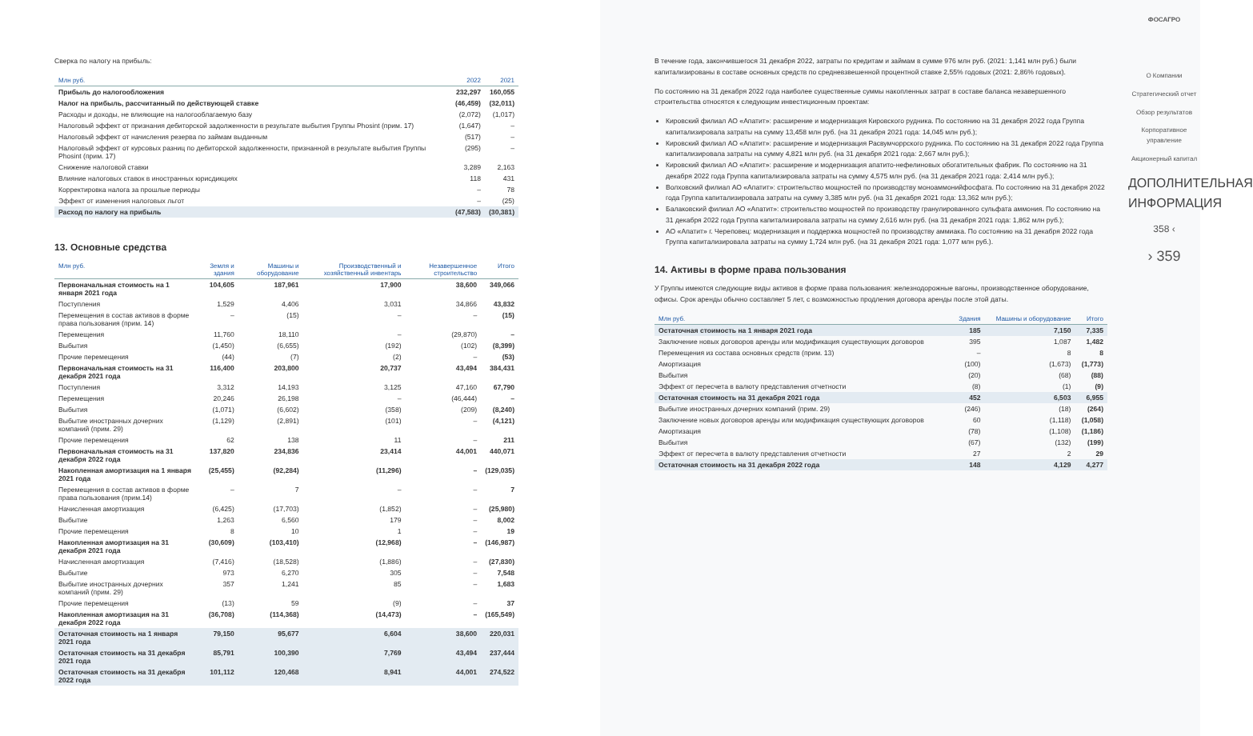Сверка по налогу на прибыль:
| Млн руб. | 2022 | 2021 |
| --- | --- | --- |
| Прибыль до налогообложения | 232,297 | 160,055 |
| Налог на прибыль, рассчитанный по действующей ставке | (46,459) | (32,011) |
| Расходы и доходы, не влияющие на налогооблагаемую базу | (2,072) | (1,017) |
| Налоговый эффект от признания дебиторской задолженности в результате выбытия Группы Phosint (прим. 17) | (1,647) | – |
| Налоговый эффект от начисления резерва по займам выданным | (517) | – |
| Налоговый эффект от курсовых разниц по дебиторской задолженности, признанной в результате выбытия Группы Phosint (прим. 17) | (295) | – |
| Снижение налоговой ставки | 3,289 | 2,163 |
| Влияние налоговых ставок в иностранных юрисдикциях | 118 | 431 |
| Корректировка налога за прошлые периоды | – | 78 |
| Эффект от изменения налоговых льгот | – | (25) |
| Расход по налогу на прибыль | (47,583) | (30,381) |
13. Основные средства
| Млн руб. | Земля и здания | Машины и оборудование | Производственный и хозяйственный инвентарь | Незавершенное строительство | Итого |
| --- | --- | --- | --- | --- | --- |
| Первоначальная стоимость на 1 января 2021 года | 104,605 | 187,961 | 17,900 | 38,600 | 349,066 |
| Поступления | 1,529 | 4,406 | 3,031 | 34,866 | 43,832 |
| Перемещения в состав активов в форме права пользования (прим. 14) | – | (15) | – | – | (15) |
| Перемещения | 11,760 | 18,110 | – | (29,870) | – |
| Выбытия | (1,450) | (6,655) | (192) | (102) | (8,399) |
| Прочие перемещения | (44) | (7) | (2) | – | (53) |
| Первоначальная стоимость на 31 декабря 2021 года | 116,400 | 203,800 | 20,737 | 43,494 | 384,431 |
| Поступления | 3,312 | 14,193 | 3,125 | 47,160 | 67,790 |
| Перемещения | 20,246 | 26,198 | – | (46,444) | – |
| Выбытия | (1,071) | (6,602) | (358) | (209) | (8,240) |
| Выбытие иностранных дочерних компаний (прим. 29) | (1,129) | (2,891) | (101) | – | (4,121) |
| Прочие перемещения | 62 | 138 | 11 | – | 211 |
| Первоначальная стоимость на 31 декабря 2022 года | 137,820 | 234,836 | 23,414 | 44,001 | 440,071 |
| Накопленная амортизация на 1 января 2021 года | (25,455) | (92,284) | (11,296) | – | (129,035) |
| Перемещения в состав активов в форме права пользования (прим.14) | – | 7 | – | – | 7 |
| Начисленная амортизация | (6,425) | (17,703) | (1,852) | – | (25,980) |
| Выбытие | 1,263 | 6,560 | 179 | – | 8,002 |
| Прочие перемещения | 8 | 10 | 1 | – | 19 |
| Накопленная амортизация на 31 декабря 2021 года | (30,609) | (103,410) | (12,968) | – | (146,987) |
| Начисленная амортизация | (7,416) | (18,528) | (1,886) | – | (27,830) |
| Выбытие | 973 | 6,270 | 305 | – | 7,548 |
| Выбытие иностранных дочерних компаний (прим. 29) | 357 | 1,241 | 85 | – | 1,683 |
| Прочие перемещения | (13) | 59 | (9) | – | 37 |
| Накопленная амортизация на 31 декабря 2022 года | (36,708) | (114,368) | (14,473) | – | (165,549) |
| Остаточная стоимость на 1 января 2021 года | 79,150 | 95,677 | 6,604 | 38,600 | 220,031 |
| Остаточная стоимость на 31 декабря 2021 года | 85,791 | 100,390 | 7,769 | 43,494 | 237,444 |
| Остаточная стоимость на 31 декабря 2022 года | 101,112 | 120,468 | 8,941 | 44,001 | 274,522 |
В течение года, закончившегося 31 декабря 2022, затраты по кредитам и займам в сумме 976 млн руб. (2021: 1,141 млн руб.) были капитализированы в составе основных средств по средневзвешенной процентной ставке 2,55% годовых (2021: 2,86% годовых).
По состоянию на 31 декабря 2022 года наиболее существенные суммы накопленных затрат в составе баланса незавершенного строительства относятся к следующим инвестиционным проектам:
Кировский филиал АО «Апатит»: расширение и модернизация Кировского рудника. По состоянию на 31 декабря 2022 года Группа капитализировала затраты на сумму 13,458 млн руб. (на 31 декабря 2021 года: 14,045 млн руб.);
Кировский филиал АО «Апатит»: расширение и модернизация Расвумчоррского рудника. По состоянию на 31 декабря 2022 года Группа капитализировала затраты на сумму 4,821 млн руб. (на 31 декабря 2021 года: 2,667 млн руб.);
Кировский филиал АО «Апатит»: расширение и модернизация апатито-нефелиновых обогатительных фабрик. По состоянию на 31 декабря 2022 года Группа капитализировала затраты на сумму 4,575 млн руб. (на 31 декабря 2021 года: 2,414 млн руб.);
Волховский филиал АО «Апатит»: строительство мощностей по производству моноаммонийфосфата. По состоянию на 31 декабря 2022 года Группа капитализировала затраты на сумму 3,385 млн руб. (на 31 декабря 2021 года: 13,362 млн руб.);
Балаковский филиал АО «Апатит»: строительство мощностей по производству гранулированного сульфата аммония. По состоянию на 31 декабря 2022 года Группа капитализировала затраты на сумму 2,616 млн руб. (на 31 декабря 2021 года: 1,862 млн руб.);
АО «Апатит» г. Череповец: модернизация и поддержка мощностей по производству аммиака. По состоянию на 31 декабря 2022 года Группа капитализировала затраты на сумму 1,724 млн руб. (на 31 декабря 2021 года: 1,077 млн руб.).
14. Активы в форме права пользования
У Группы имеются следующие виды активов в форме права пользования: железнодорожные вагоны, производственное оборудование, офисы. Срок аренды обычно составляет 5 лет, с возможностью продления договора аренды после этой даты.
| Млн руб. | Здания | Машины и оборудование | Итого |
| --- | --- | --- | --- |
| Остаточная стоимость на 1 января 2021 года | 185 | 7,150 | 7,335 |
| Заключение новых договоров аренды или модификация существующих договоров | 395 | 1,087 | 1,482 |
| Перемещения из состава основных средств (прим. 13) | – | 8 | 8 |
| Амортизация | (100) | (1,673) | (1,773) |
| Выбытия | (20) | (68) | (88) |
| Эффект от пересчета в валюту представления отчетности | (8) | (1) | (9) |
| Остаточная стоимость на 31 декабря 2021 года | 452 | 6,503 | 6,955 |
| Выбытие иностранных дочерних компаний (прим. 29) | (246) | (18) | (264) |
| Заключение новых договоров аренды или модификация существующих договоров | 60 | (1,118) | (1,058) |
| Амортизация | (78) | (1,108) | (1,186) |
| Выбытия | (67) | (132) | (199) |
| Эффект от пересчета в валюту представления отчетности | 27 | 2 | 29 |
| Остаточная стоимость на 31 декабря 2022 года | 148 | 4,129 | 4,277 |
ФОСАГРО
О Компании
Стратегический отчет
Обзор результатов
Корпоративное управление
Акционерный капитал
ДОПОЛНИТЕЛЬНАЯ ИНФОРМАЦИЯ
358 ‹
› 359